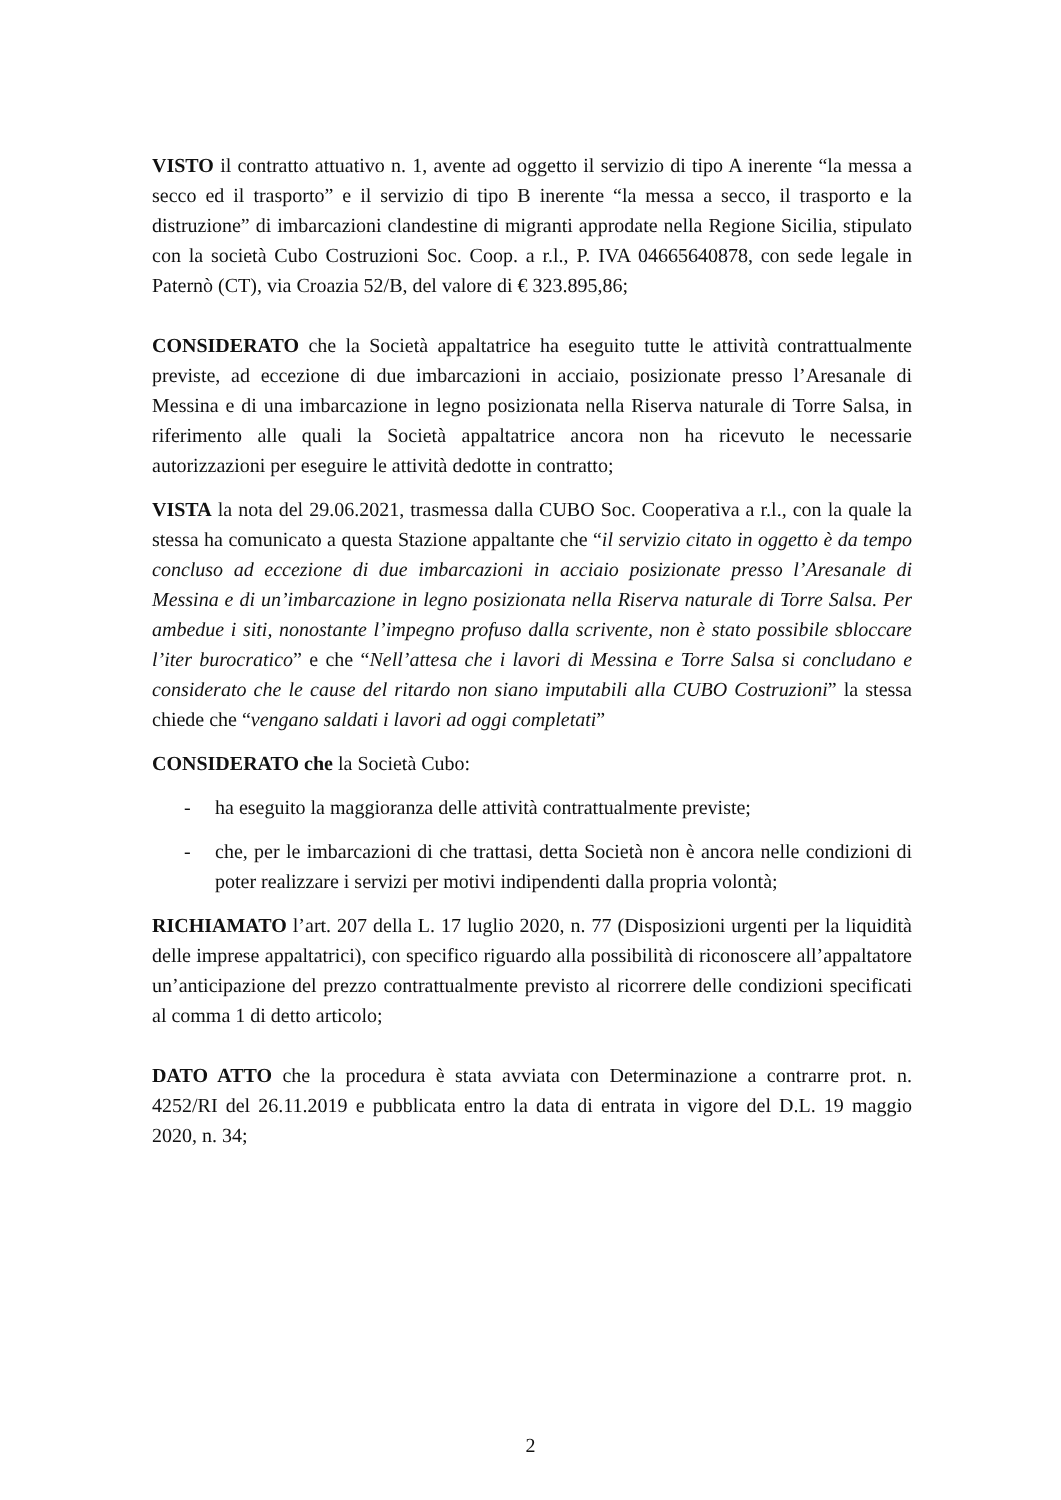VISTO il contratto attuativo n. 1, avente ad oggetto il servizio di tipo A inerente “la messa a secco ed il trasporto” e il servizio di tipo B inerente “la messa a secco, il trasporto e la distruzione” di imbarcazioni clandestine di migranti approdate nella Regione Sicilia, stipulato con la società Cubo Costruzioni Soc. Coop. a r.l., P. IVA 04665640878, con sede legale in Paternò (CT), via Croazia 52/B, del valore di € 323.895,86;
CONSIDERATO che la Società appaltatrice ha eseguito tutte le attività contrattualmente previste, ad eccezione di due imbarcazioni in acciaio, posizionate presso l’Aresanale di Messina e di una imbarcazione in legno posizionata nella Riserva naturale di Torre Salsa, in riferimento alle quali la Società appaltatrice ancora non ha ricevuto le necessarie autorizzazioni per eseguire le attività dedotte in contratto;
VISTA la nota del 29.06.2021, trasmessa dalla CUBO Soc. Cooperativa a r.l., con la quale la stessa ha comunicato a questa Stazione appaltante che “il servizio citato in oggetto è da tempo concluso ad eccezione di due imbarcazioni in acciaio posizionate presso l’Aresanale di Messina e di un’imbarcazione in legno posizionata nella Riserva naturale di Torre Salsa. Per ambedue i siti, nonostante l’impegno profuso dalla scrivente, non è stato possibile sbloccare l’iter burocratico” e che “Nell’attesa che i lavori di Messina e Torre Salsa si concludano e considerato che le cause del ritardo non siano imputabili alla CUBO Costruzioni” la stessa chiede che “vengano saldati i lavori ad oggi completati”
CONSIDERATO che la Società Cubo:
- ha eseguito la maggioranza delle attività contrattualmente previste;
- che, per le imbarcazioni di che trattasi, detta Società non è ancora nelle condizioni di poter realizzare i servizi per motivi indipendenti dalla propria volontà;
RICHIAMATO l’art. 207 della L. 17 luglio 2020, n. 77 (Disposizioni urgenti per la liquidità delle imprese appaltatrici), con specifico riguardo alla possibilità di riconoscere all’appaltatore un’anticipazione del prezzo contrattualmente previsto al ricorrere delle condizioni specificati al comma 1 di detto articolo;
DATO ATTO che la procedura è stata avviata con Determinazione a contrarre prot. n. 4252/RI del 26.11.2019 e pubblicata entro la data di entrata in vigore del D.L. 19 maggio 2020, n. 34;
2